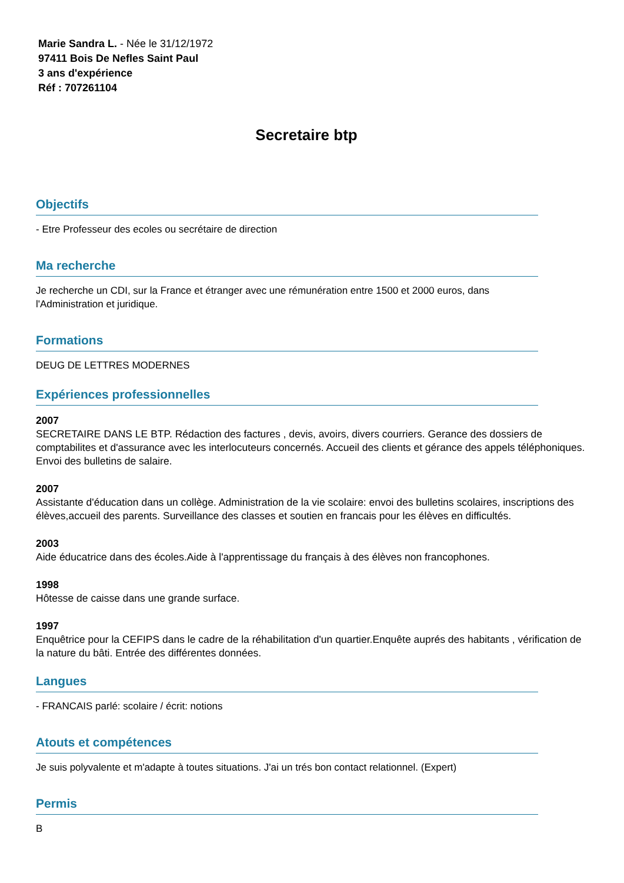Marie Sandra L. - Née le 31/12/1972
97411 Bois De Nefles Saint Paul
3 ans d'expérience
Réf : 707261104
Secretaire btp
Objectifs
- Etre Professeur des ecoles ou secrétaire de direction
Ma recherche
Je recherche un CDI, sur la France et étranger avec une rémunération entre 1500 et 2000 euros, dans l'Administration et juridique.
Formations
DEUG DE LETTRES MODERNES
Expériences professionnelles
2007
SECRETAIRE DANS LE BTP. Rédaction des factures , devis, avoirs, divers courriers. Gerance des dossiers de comptabilites et d'assurance avec les interlocuteurs concernés. Accueil des clients et gérance des appels téléphoniques. Envoi des bulletins de salaire.
2007
Assistante d'éducation dans un collège. Administration de la vie scolaire: envoi des bulletins scolaires, inscriptions des élèves,accueil des parents. Surveillance des classes et soutien en francais pour les élèves en difficultés.
2003
Aide éducatrice dans des écoles.Aide à l'apprentissage du français à des élèves non francophones.
1998
Hôtesse de caisse dans une grande surface.
1997
Enquêtrice pour la CEFIPS dans le cadre de la réhabilitation d'un quartier.Enquête auprés des habitants , vérification de la nature du bâti. Entrée des différentes données.
Langues
- FRANCAIS parlé: scolaire / écrit: notions
Atouts et compétences
Je suis polyvalente et m'adapte à toutes situations. J'ai un trés bon contact relationnel. (Expert)
Permis
B